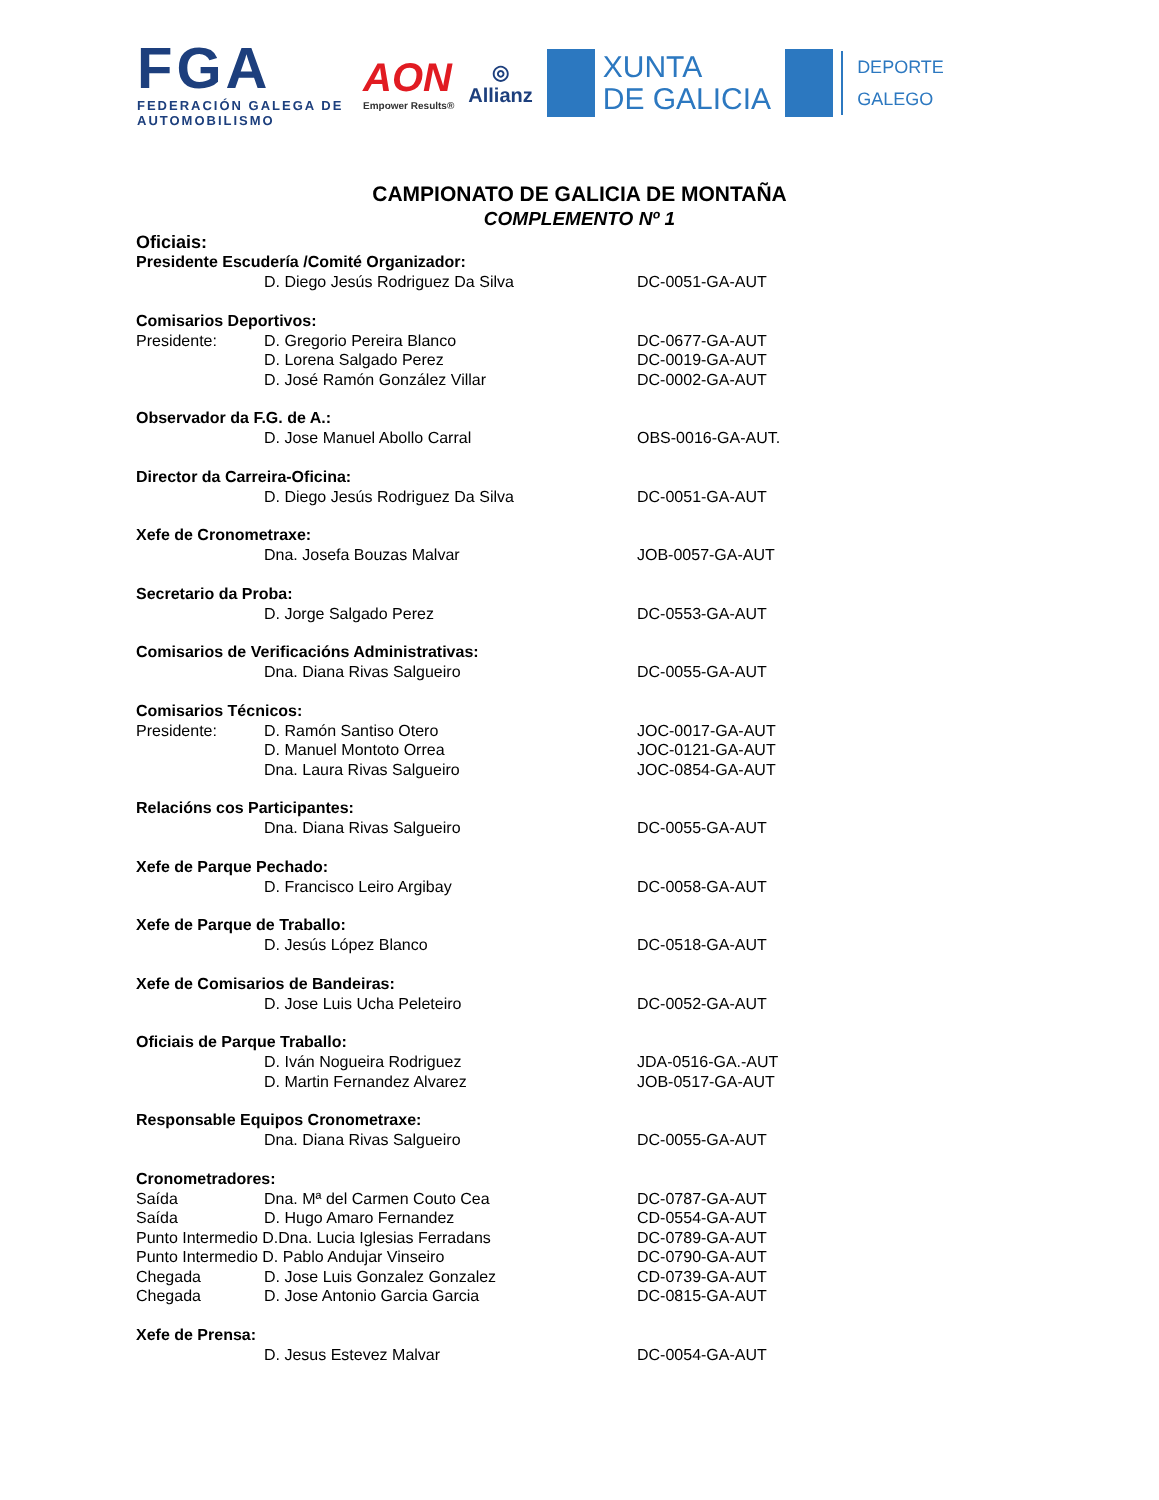FGA
FEDERACIÓN GALEGA DE AUTOMOBILISMO
AON
Empower Results®
◎
Allianz
XUNTA
DE GALICIA
DEPORTE
GALEGO
CAMPIONATO DE GALICIA DE MONTAÑA
COMPLEMENTO Nº 1
Oficiais:
Presidente Escudería /Comité Organizador:
D. Diego Jesús Rodriguez Da Silva DC-0051-GA-AUT
Comisarios Deportivos:
Presidente: D. Gregorio Pereira Blanco DC-0677-GA-AUT
D. Lorena Salgado Perez DC-0019-GA-AUT
D. José Ramón González Villar DC-0002-GA-AUT
Observador da F.G. de A.:
D. Jose Manuel Abollo Carral OBS-0016-GA-AUT.
Director da Carreira-Oficina:
D. Diego Jesús Rodriguez Da Silva DC-0051-GA-AUT
Xefe de Cronometraxe:
Dna. Josefa Bouzas Malvar JOB-0057-GA-AUT
Secretario da Proba:
D. Jorge Salgado Perez DC-0553-GA-AUT
Comisarios de Verificacións Administrativas:
Dna. Diana Rivas Salgueiro DC-0055-GA-AUT
Comisarios Técnicos:
Presidente: D. Ramón Santiso Otero JOC-0017-GA-AUT
D. Manuel Montoto Orrea JOC-0121-GA-AUT
Dna. Laura Rivas Salgueiro JOC-0854-GA-AUT
Relacións cos Participantes:
Dna. Diana Rivas Salgueiro DC-0055-GA-AUT
Xefe de Parque Pechado:
D. Francisco Leiro Argibay DC-0058-GA-AUT
Xefe de Parque de Traballo:
D. Jesús López Blanco DC-0518-GA-AUT
Xefe de Comisarios de Bandeiras:
D. Jose Luis Ucha Peleteiro DC-0052-GA-AUT
Oficiais de Parque Traballo:
D. Iván Nogueira Rodriguez JDA-0516-GA.-AUT
D. Martin Fernandez Alvarez JOB-0517-GA-AUT
Responsable Equipos Cronometraxe:
Dna. Diana Rivas Salgueiro DC-0055-GA-AUT
Cronometradores:
Saída Dna. Mª del Carmen Couto Cea DC-0787-GA-AUT
Saída D. Hugo Amaro Fernandez CD-0554-GA-AUT
Punto Intermedio D.Dna. Lucia Iglesias Ferradans DC-0789-GA-AUT
Punto Intermedio D. Pablo Andujar Vinseiro DC-0790-GA-AUT
Chegada D. Jose Luis Gonzalez Gonzalez CD-0739-GA-AUT
Chegada D. Jose Antonio Garcia Garcia DC-0815-GA-AUT
Xefe de Prensa:
D. Jesus Estevez Malvar DC-0054-GA-AUT